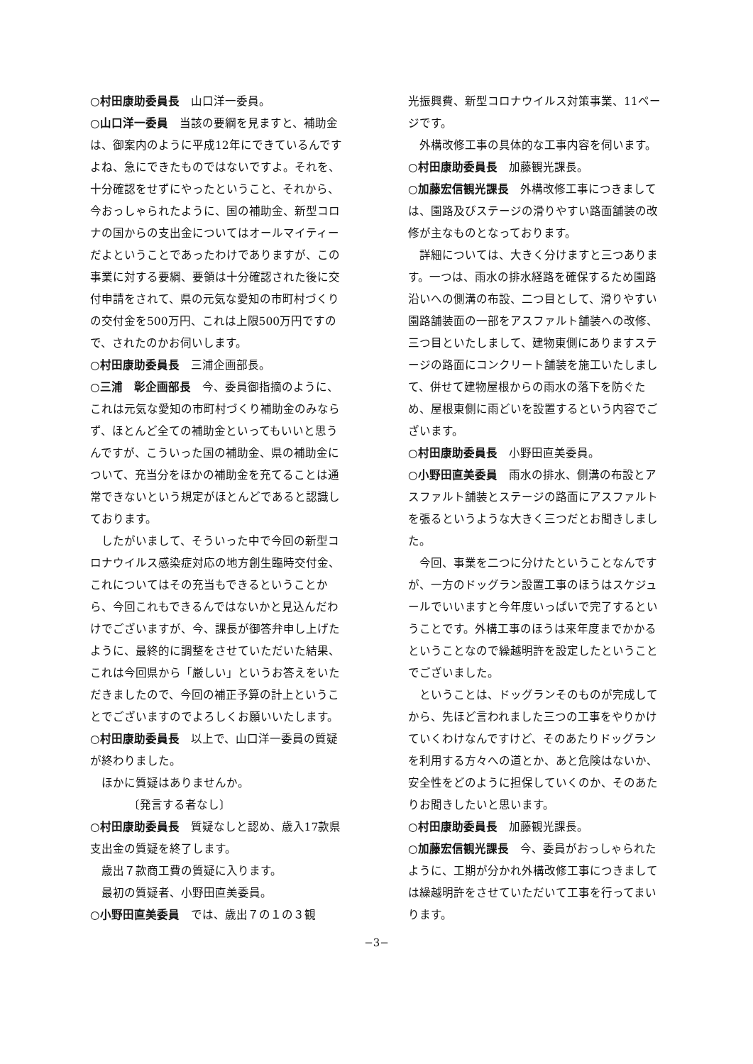○村田康助委員長　山口洋一委員。
○山口洋一委員　当該の要綱を見ますと、補助金は、御案内のように平成12年にできているんですよね、急にできたものではないですよ。それを、十分確認をせずにやったということ、それから、今おっしゃられたように、国の補助金、新型コロナの国からの支出金についてはオールマイティーだよということであったわけでありますが、この事業に対する要綱、要領は十分確認された後に交付申請をされて、県の元気な愛知の市町村づくりの交付金を500万円、これは上限500万円ですので、されたのかお伺いします。
○村田康助委員長　三浦企画部長。
○三浦　彰企画部長　今、委員御指摘のように、これは元気な愛知の市町村づくり補助金のみならず、ほとんど全ての補助金といってもいいと思うんですが、こういった国の補助金、県の補助金について、充当分をほかの補助金を充てることは通常できないという規定がほとんどであると認識しております。
したがいまして、そういった中で今回の新型コロナウイルス感染症対応の地方創生臨時交付金、これについてはその充当もできるということから、今回これもできるんではないかと見込んだわけでございますが、今、課長が御答弁申し上げたように、最終的に調整をさせていただいた結果、これは今回県から「厳しい」というお答えをいただきましたので、今回の補正予算の計上ということでございますのでよろしくお願いいたします。
○村田康助委員長　以上で、山口洋一委員の質疑が終わりました。
ほかに質疑はありませんか。
〔発言する者なし〕
○村田康助委員長　質疑なしと認め、歳入17款県支出金の質疑を終了します。
歳出７款商工費の質疑に入ります。
最初の質疑者、小野田直美委員。
○小野田直美委員　では、歳出７の１の３観
光振興費、新型コロナウイルス対策事業、11ページです。
外構改修工事の具体的な工事内容を伺います。
○村田康助委員長　加藤観光課長。
○加藤宏信観光課長　外構改修工事につきましては、園路及びステージの滑りやすい路面舗装の改修が主なものとなっております。
詳細については、大きく分けますと三つあります。一つは、雨水の排水経路を確保するため園路沿いへの側溝の布設、二つ目として、滑りやすい園路舗装面の一部をアスファルト舗装への改修、三つ目といたしまして、建物東側にありますステージの路面にコンクリート舗装を施工いたしまして、併せて建物屋根からの雨水の落下を防ぐため、屋根東側に雨どいを設置するという内容でございます。
○村田康助委員長　小野田直美委員。
○小野田直美委員　雨水の排水、側溝の布設とアスファルト舗装とステージの路面にアスファルトを張るというような大きく三つだとお聞きしました。
今回、事業を二つに分けたということなんですが、一方のドッグラン設置工事のほうはスケジュールでいいますと今年度いっぱいで完了するということです。外構工事のほうは来年度までかかるということなので繰越明許を設定したということでございました。
ということは、ドッグランそのものが完成してから、先ほど言われました三つの工事をやりかけていくわけなんですけど、そのあたりドッグランを利用する方々への道とか、あと危険はないか、安全性をどのように担保していくのか、そのあたりお聞きしたいと思います。
○村田康助委員長　加藤観光課長。
○加藤宏信観光課長　今、委員がおっしゃられたように、工期が分かれ外構改修工事につきましては繰越明許をさせていただいて工事を行ってまいります。
−3−